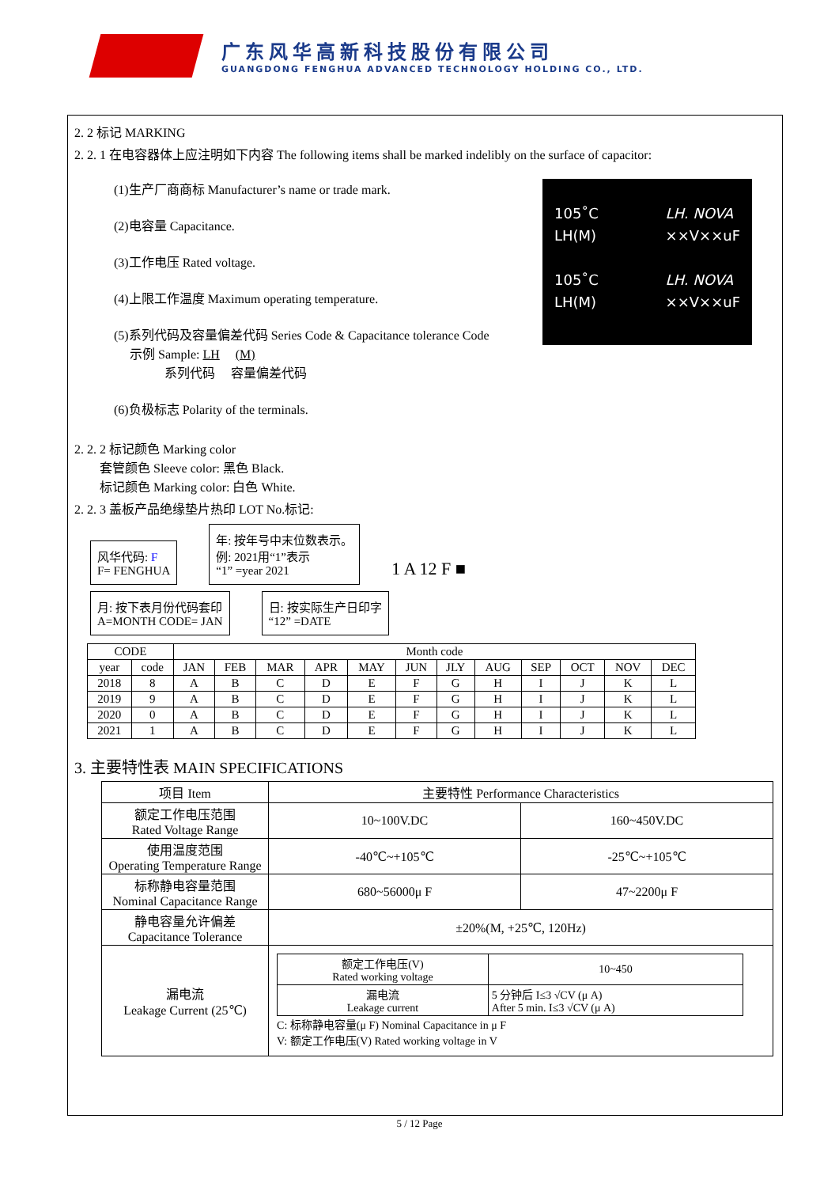广东风华高新科技股份有限公司
GUANGDONG FENGHUA ADVANCED TECHNOLOGY HOLDING CO., LTD.
2. 2 标记 MARKING
2. 2. 1 在电容器体上应注明如下内容 The following items shall be marked indelibly on the surface of capacitor:
(1)生产厂商商标 Manufacturer’s name or trade mark.
(2)电容量 Capacitance.
(3)工作电压 Rated voltage.
(4)上限工作温度 Maximum operating temperature.
(5)系列代码及容量偏差代码 Series Code & Capacitance tolerance Code
示例 Sample: LH (M)
系列代码 容量偏差代码
(6)负极标志 Polarity of the terminals.
105˚C
LH(M)
105˚C
LH(M)
LH. NOVA
××V××uF
LH. NOVA
××V××uF
2. 2. 2 标记颜色 Marking color
套管颜色 Sleeve color: 黑色 Black.
标记颜色 Marking color: 白色 White.
2. 2. 3 盖板产品绝缘垫片热印 LOT No.标记:
风华代码: F
F= FENGHUA 年: 按年号中末位数表示。
例: 2021用“1”表示
“1” =year 2021 1 A 12 F ■
月: 按下表月份代码套印
A=MONTH CODE= JAN 日: 按实际生产日印字
“12” =DATE
| CODE | | Month code | | | | | | | | | | | |
| --- | --- | --- | --- | --- | --- | --- | --- | --- | --- | --- | --- | --- | --- |
| year | code | JAN | FEB | MAR | APR | MAY | JUN | JLY | AUG | SEP | OCT | NOV | DEC |
| 2018 | 8 | A | B | C | D | E | F | G | H | I | J | K | L |
| 2019 | 9 | A | B | C | D | E | F | G | H | I | J | K | L |
| 2020 | 0 | A | B | C | D | E | F | G | H | I | J | K | L |
| 2021 | 1 | A | B | C | D | E | F | G | H | I | J | K | L |
3. 主要特性表 MAIN SPECIFICATIONS
| 项目 Item | 主要特性 Performance Characteristics | |
| --- | --- | --- |
| 额定工作电压范围 Rated Voltage Range | 10~100V.DC | 160~450V.DC |
| 使用温度范围 Operating Temperature Range | -40℃~+105℃ | -25℃~+105℃ |
| 标称静电容量范围 Nominal Capacitance Range | 680~56000μ F | 47~2200μ F |
| 静电容量允许偏差 Capacitance Tolerance | ±20%(M, +25℃, 120Hz) | |
| 漏电流 Leakage Current (25℃) | / 额定工作电压(V) Rated working voltage / 10~450 / / 漏电流 Leakage current / 5 分钟后 I≤3 √CV (μ A) After 5 min. I≤3 √CV (μ A) / C: 标称静电容量(μ F) Nominal Capacitance in μ F V: 额定工作电压(V) Rated working voltage in V | |
5 / 12 Page